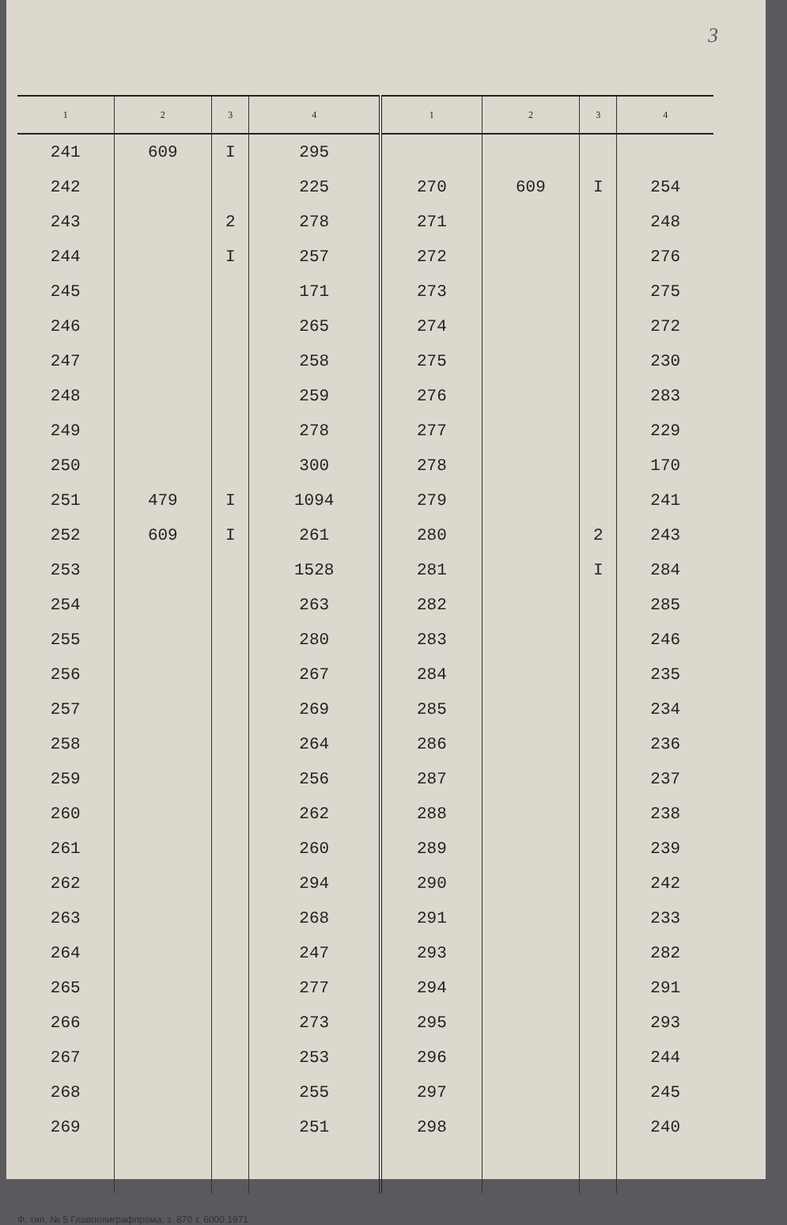3
| 1 | 2 | 3 | 4 | 1 | 2 | 3 | 4 |
| --- | --- | --- | --- | --- | --- | --- | --- |
| 241 | 609 | I | 295 | | | | |
| 242 | | | 225 | 270 | 609 | I | 254 |
| 243 | | 2 | 278 | 271 | | | 248 |
| 244 | | I | 257 | 272 | | | 276 |
| 245 | | | 171 | 273 | | | 275 |
| 246 | | | 265 | 274 | | | 272 |
| 247 | | | 258 | 275 | | | 230 |
| 248 | | | 259 | 276 | | | 283 |
| 249 | | | 278 | 277 | | | 229 |
| 250 | | | 300 | 278 | | | 170 |
| 251 | 479 | I | 1094 | 279 | | | 241 |
| 252 | 609 | I | 261 | 280 | | 2 | 243 |
| 253 | | | 1528 | 281 | | I | 284 |
| 254 | | | 263 | 282 | | | 285 |
| 255 | | | 280 | 283 | | | 246 |
| 256 | | | 267 | 284 | | | 235 |
| 257 | | | 269 | 285 | | | 234 |
| 258 | | | 264 | 286 | | | 236 |
| 259 | | | 256 | 287 | | | 237 |
| 260 | | | 262 | 288 | | | 238 |
| 261 | | | 260 | 289 | | | 239 |
| 262 | | | 294 | 290 | | | 242 |
| 263 | | | 268 | 291 | | | 233 |
| 264 | | | 247 | 293 | | | 282 |
| 265 | | | 277 | 294 | | | 291 |
| 266 | | | 273 | 295 | | | 293 |
| 267 | | | 253 | 296 | | | 244 |
| 268 | | | 255 | 297 | | | 245 |
| 269 | | | 251 | 298 | | | 240 |
Ф. тип. № 5 Главполиграфпрома, з. 870 т. 6000 1971